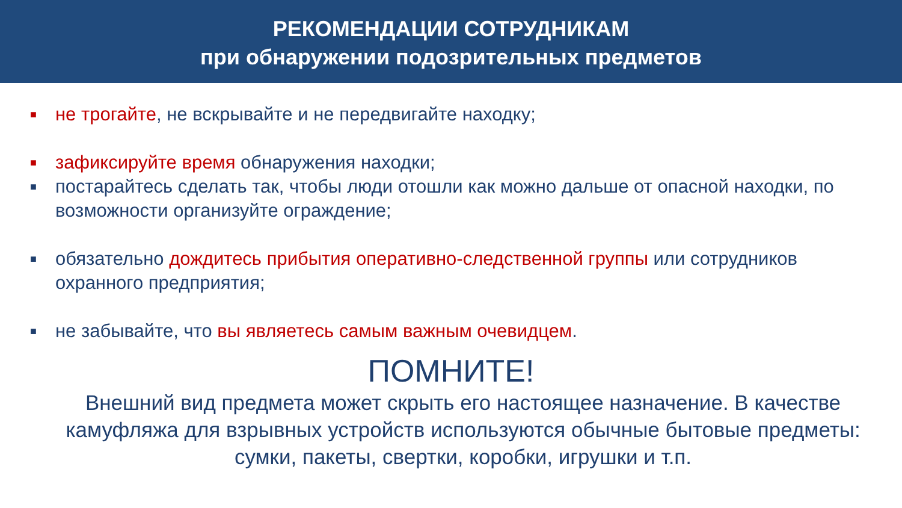РЕКОМЕНДАЦИИ СОТРУДНИКАМ
при обнаружении подозрительных предметов
■ не трогайте, не вскрывайте и не передвигайте находку;
■ зафиксируйте время обнаружения находки;
■ постарайтесь сделать так, чтобы люди отошли как можно дальше от опасной находки, по возможности организуйте ограждение;
■ обязательно дождитесь прибытия оперативно-следственной группы или сотрудников охранного предприятия;
■ не забывайте, что вы являетесь самым важным очевидцем.
ПОМНИТЕ!
Внешний вид предмета может скрыть его настоящее назначение. В качестве камуфляжа для взрывных устройств используются обычные бытовые предметы: сумки, пакеты, свертки, коробки, игрушки и т.п.